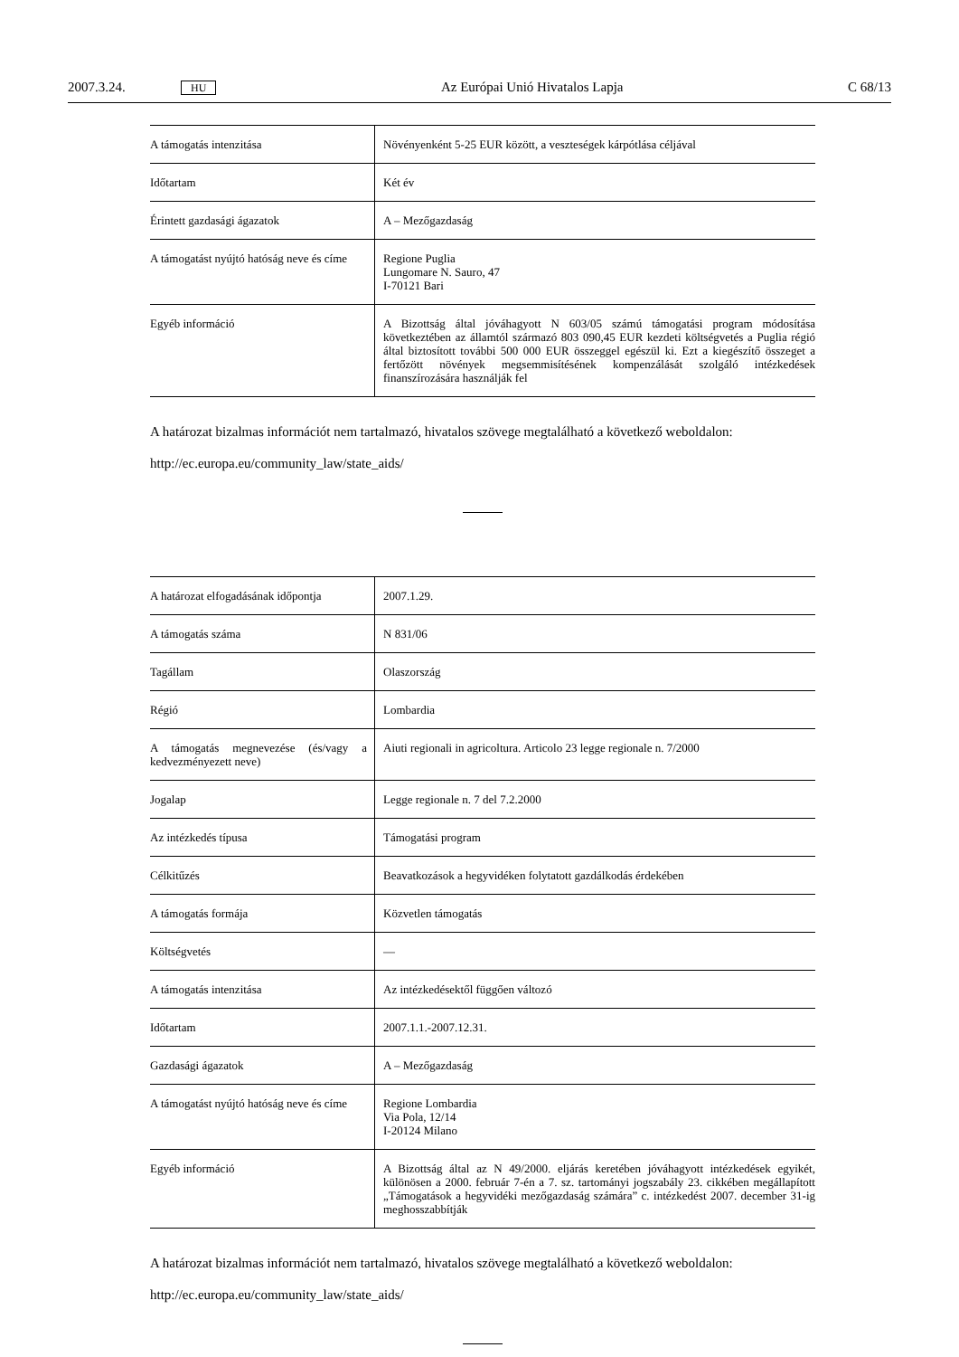2007.3.24. HU Az Európai Unió Hivatalos Lapja C 68/13
| A támogatás intenzitása | Növényenként 5-25 EUR között, a veszteségek kárpótlása céljával |
| Időtartam | Két év |
| Érintett gazdasági ágazatok | A – Mezőgazdaság |
| A támogatást nyújtó hatóság neve és címe | Regione Puglia Lungomare N. Sauro, 47 I-70121 Bari |
| Egyéb információ | A Bizottság által jóváhagyott N 603/05 számú támogatási program módosítása következtében az államtól származó 803 090,45 EUR kezdeti költségvetés a Puglia régió által biztosított további 500 000 EUR összeggel egészül ki. Ezt a kiegészítő összeget a fertőzött növények megsemmisítésének kompenzálását szolgáló intézkedések finanszírozására használják fel |
A határozat bizalmas információt nem tartalmazó, hivatalos szövege megtalálható a következő weboldalon:
http://ec.europa.eu/community_law/state_aids/
| A határozat elfogadásának időpontja | 2007.1.29. |
| A támogatás száma | N 831/06 |
| Tagállam | Olaszország |
| Régió | Lombardia |
| A támogatás megnevezése (és/vagy a kedvezményezett neve) | Aiuti regionali in agricoltura. Articolo 23 legge regionale n. 7/2000 |
| Jogalap | Legge regionale n. 7 del 7.2.2000 |
| Az intézkedés típusa | Támogatási program |
| Célkitűzés | Beavatkozások a hegyvidéken folytatott gazdálkodás érdekében |
| A támogatás formája | Közvetlen támogatás |
| Költségvetés | — |
| A támogatás intenzitása | Az intézkedésektől függően változó |
| Időtartam | 2007.1.1.-2007.12.31. |
| Gazdasági ágazatok | A – Mezőgazdaság |
| A támogatást nyújtó hatóság neve és címe | Regione Lombardia Via Pola, 12/14 I-20124 Milano |
| Egyéb információ | A Bizottság által az N 49/2000. eljárás keretében jóváhagyott intézkedések egyikét, különösen a 2000. február 7-én a 7. sz. tartományi jogszabály 23. cikkében megállapított „Támogatások a hegyvidéki mezőgazdaság számára” c. intézkedést 2007. december 31-ig meghosszabbítják |
A határozat bizalmas információt nem tartalmazó, hivatalos szövege megtalálható a következő weboldalon:
http://ec.europa.eu/community_law/state_aids/